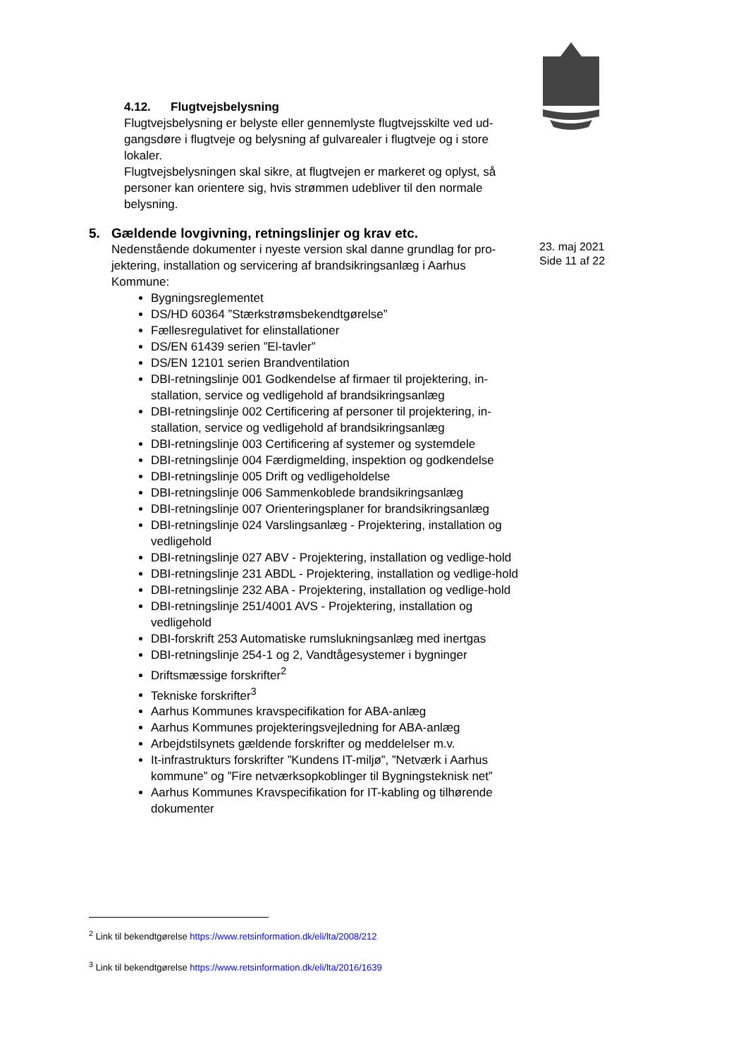23. maj 2021
Side 11 af 22
4.12. Flugtvejsbelysning
Flugtvejsbelysning er belyste eller gennemlyste flugtvejsskilte ved ud-gangsdøre i flugtveje og belysning af gulvarealer i flugtveje og i store lokaler.
Flugtvejsbelysningen skal sikre, at flugtvejen er markeret og oplyst, så personer kan orientere sig, hvis strømmen udebliver til den normale belysning.
5. Gældende lovgivning, retningslinjer og krav etc.
Nedenstående dokumenter i nyeste version skal danne grundlag for pro-jektering, installation og servicering af brandsikringsanlæg i Aarhus Kommune:
Bygningsreglementet
DS/HD 60364 ”Stærkstrømsbekendtgørelse”
Fællesregulativet for elinstallationer
DS/EN 61439 serien ”El-tavler”
DS/EN 12101 serien Brandventilation
DBI-retningslinje 001 Godkendelse af firmaer til projektering, in-stallation, service og vedligehold af brandsikringsanlæg
DBI-retningslinje 002 Certificering af personer til projektering, in-stallation, service og vedligehold af brandsikringsanlæg
DBI-retningslinje 003 Certificering af systemer og systemdele
DBI-retningslinje 004 Færdigmelding, inspektion og godkendelse
DBI-retningslinje 005 Drift og vedligeholdelse
DBI-retningslinje 006 Sammenkoblede brandsikringsanlæg
DBI-retningslinje 007 Orienteringsplaner for brandsikringsanlæg
DBI-retningslinje 024 Varslingsanlæg - Projektering, installation og vedligehold
DBI-retningslinje 027 ABV - Projektering, installation og vedlige-hold
DBI-retningslinje 231 ABDL - Projektering, installation og vedlige-hold
DBI-retningslinje 232 ABA - Projektering, installation og vedlige-hold
DBI-retningslinje 251/4001 AVS - Projektering, installation og vedligehold
DBI-forskrift 253 Automatiske rumslukningsanlæg med inertgas
DBI-retningslinje 254-1 og 2, Vandtågesystemer i bygninger
Driftsmæssige forskrifter<sup>2</sup>
Tekniske forskrifter<sup>3</sup>
Aarhus Kommunes kravspecifikation for ABA-anlæg
Aarhus Kommunes projekteringsvejledning for ABA-anlæg
Arbejdstilsynets gældende forskrifter og meddelelser m.v.
It-infrastrukturs forskrifter ”Kundens IT-miljø”, ”Netværk i Aarhus kommune” og ”Fire netværksopkoblinger til Bygningsteknisk net”
Aarhus Kommunes Kravspecifikation for IT-kabling og tilhørende dokumenter
<sup>2</sup> Link til bekendtgørelse https://www.retsinformation.dk/eli/lta/2008/212
<sup>3</sup> Link til bekendtgørelse https://www.retsinformation.dk/eli/lta/2016/1639